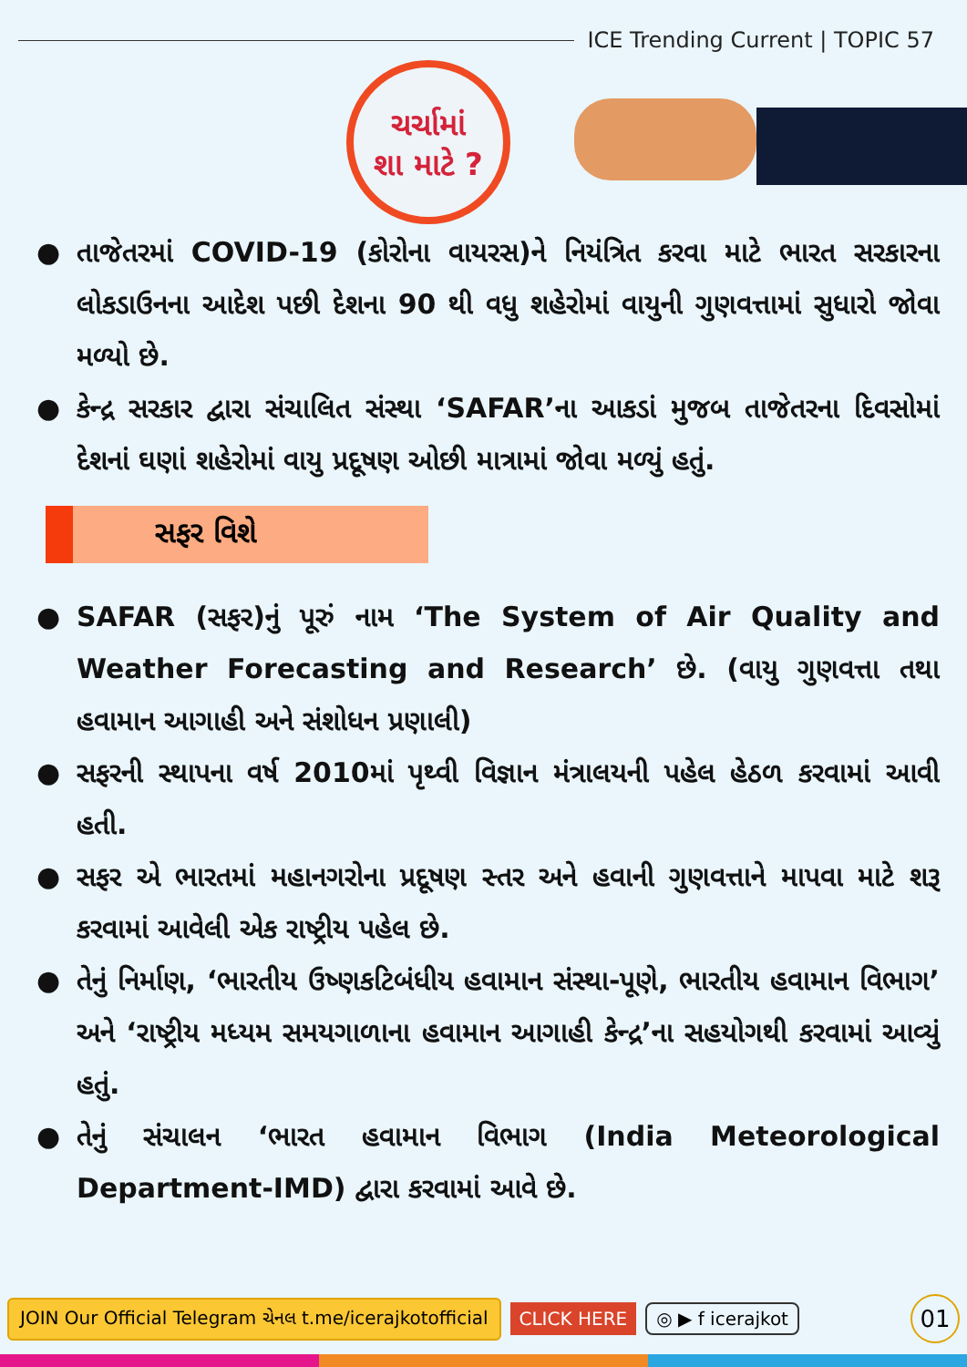ICE Trending Current | TOPIC 57
ચર્ચામાં
શા માટે ?
● તાજેતરમાં COVID-19 (કોરોના વાયરસ)ને નિયંત્રિત કરવા માટે ભારત સરકારના લોકડાઉનના આદેશ પછી દેશના 90 થી વધુ શહેરોમાં વાયુની ગુણવત્તામાં સુધારો જોવા મળ્યો છે.
● કેન્દ્ર સરકાર દ્વારા સંચાલિત સંસ્થા ‘SAFAR’ના આકડાં મુજબ તાજેતરના દિવસોમાં દેશનાં ઘણાં શહેરોમાં વાયુ પ્રદૂષણ ઓછી માત્રામાં જોવા મળ્યું હતું.
સફર વિશે
● SAFAR (સફર)નું પૂરું નામ ‘The System of Air Quality and Weather Forecasting and Research’ છે. (વાયુ ગુણવત્તા તથા હવામાન આગાહી અને સંશોધન પ્રણાલી)
● સફરની સ્થાપના વર્ષ 2010માં પૃથ્વી વિજ્ઞાન મંત્રાલયની પહેલ હેઠળ કરવામાં આવી હતી.
● સફર એ ભારતમાં મહાનગરોના પ્રદૂષણ સ્તર અને હવાની ગુણવત્તાને માપવા માટે શરૂ કરવામાં આવેલી એક રાષ્ટ્રીય પહેલ છે.
● તેનું નિર્માણ, ‘ભારતીય ઉષ્ણકટિબંધીય હવામાન સંસ્થા-પૂણે, ભારતીય હવામાન વિભાગ’ અને ‘રાષ્ટ્રીય મધ્યમ સમયગાળાના હવામાન આગાહી કેન્દ્ર’ના સહયોગથી કરવામાં આવ્યું હતું.
● તેનું સંચાલન ‘ભારત હવામાન વિભાગ (India Meteorological Department-IMD) દ્વારા કરવામાં આવે છે.
JOIN Our Official Telegram ચેનલ t.me/icerajkotofficial CLICK HERE ◎ ▶ f icerajkot 01